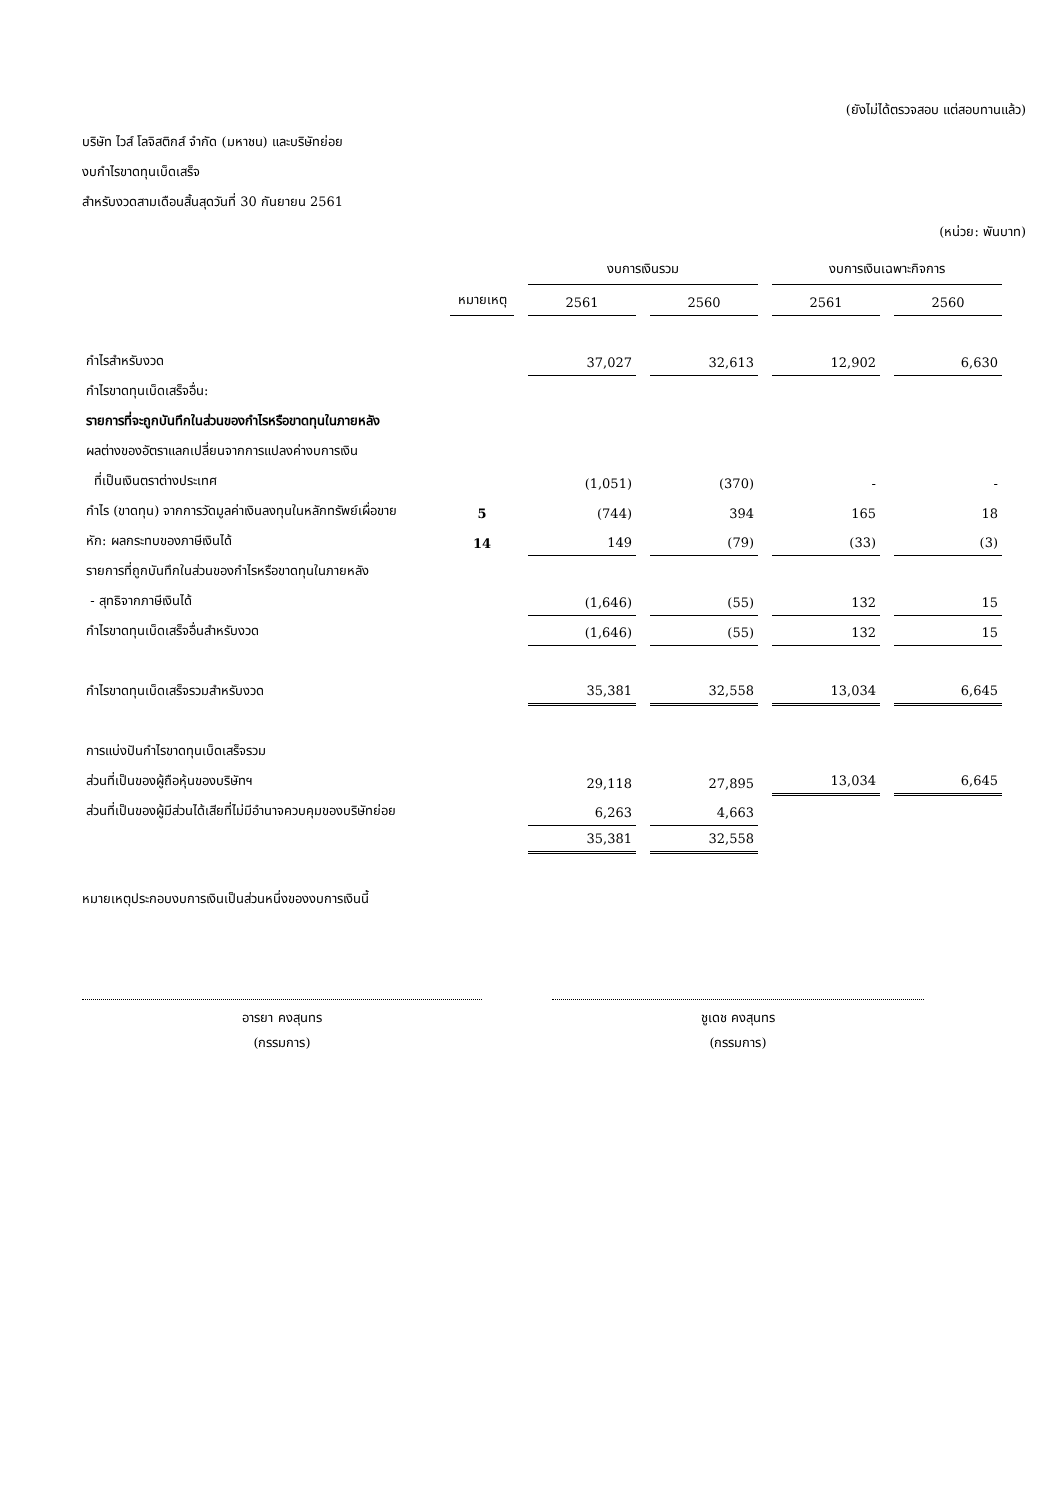(ยังไม่ได้ตรวจสอบ แต่สอบทานแล้ว)
บริษัท ไวส์ โลจิสติกส์ จำกัด (มหาชน) และบริษัทย่อย
งบกำไรขาดทุนเบ็ดเสร็จ
สำหรับงวดสามเดือนสิ้นสุดวันที่ 30 กันยายน 2561
(หน่วย: พันบาท)
| | | งบการเงินรวม | | งบการเงินเฉพาะกิจการ | |
| --- | --- | --- | --- | --- | --- |
| | หมายเหตุ | 2561 | 2560 | 2561 | 2560 |
| กำไรสำหรับงวด | | 37,027 | 32,613 | 12,902 | 6,630 |
| กำไรขาดทุนเบ็ดเสร็จอื่น: | | | | | |
| รายการที่จะถูกบันทึกในส่วนของกำไรหรือขาดทุนในภายหลัง | | | | | |
| ผลต่างของอัตราแลกเปลี่ยนจากการแปลงค่างบการเงิน | | | | | |
| ที่เป็นเงินตราต่างประเทศ | | (1,051) | (370) | - | - |
| กำไร (ขาดทุน) จากการวัดมูลค่าเงินลงทุนในหลักทรัพย์เผื่อขาย | 5 | (744) | 394 | 165 | 18 |
| หัก: ผลกระทบของภาษีเงินได้ | 14 | 149 | (79) | (33) | (3) |
| รายการที่ถูกบันทึกในส่วนของกำไรหรือขาดทุนในภายหลัง | | | | | |
| - สุทธิจากภาษีเงินได้ | | (1,646) | (55) | 132 | 15 |
| กำไรขาดทุนเบ็ดเสร็จอื่นสำหรับงวด | | (1,646) | (55) | 132 | 15 |
| กำไรขาดทุนเบ็ดเสร็จรวมสำหรับงวด | | 35,381 | 32,558 | 13,034 | 6,645 |
| การแบ่งปันกำไรขาดทุนเบ็ดเสร็จรวม | | | | | |
| ส่วนที่เป็นของผู้ถือหุ้นของบริษัทฯ | | 29,118 | 27,895 | 13,034 | 6,645 |
| ส่วนที่เป็นของผู้มีส่วนได้เสียที่ไม่มีอำนาจควบคุมของบริษัทย่อย | | 6,263 | 4,663 | | |
| | | 35,381 | 32,558 | | |
หมายเหตุประกอบงบการเงินเป็นส่วนหนึ่งของงบการเงินนี้
อารยา คงสุนทร
(กรรมการ)
ชูเดช คงสุนทร
(กรรมการ)